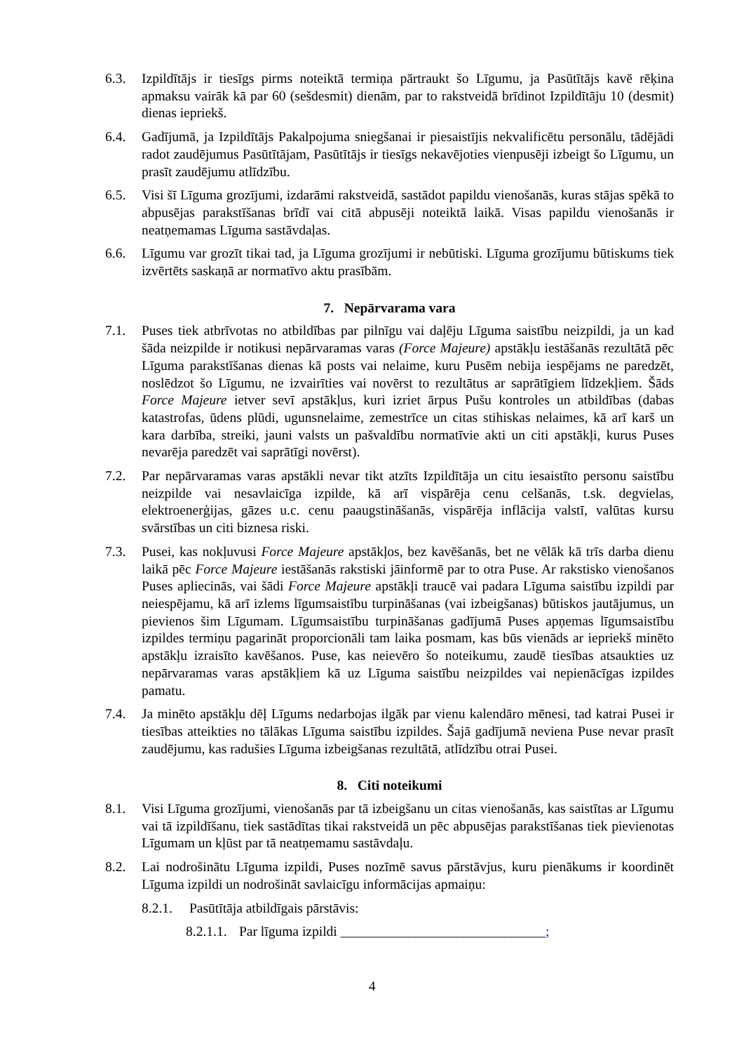6.3. Izpildītājs ir tiesīgs pirms noteiktā termiņa pārtraukt šo Līgumu, ja Pasūtītājs kavē rēķina apmaksu vairāk kā par 60 (sešdesmit) dienām, par to rakstveidā brīdinot Izpildītāju 10 (desmit) dienas iepriekš.
6.4. Gadījumā, ja Izpildītājs Pakalpojuma sniegšanai ir piesaistījis nekvalificētu personālu, tādējādi radot zaudējumus Pasūtītājam, Pasūtītājs ir tiesīgs nekavējoties vienpusēji izbeigt šo Līgumu, un prasīt zaudējumu atlīdzību.
6.5. Visi šī Līguma grozījumi, izdarāmi rakstveidā, sastādot papildu vienošanās, kuras stājas spēkā to abpusējas parakstīšanas brīdī vai citā abpusēji noteiktā laikā. Visas papildu vienošanās ir neatņemamas Līguma sastāvdaļas.
6.6. Līgumu var grozīt tikai tad, ja Līguma grozījumi ir nebūtiski. Līguma grozījumu būtiskums tiek izvērtēts saskaņā ar normatīvo aktu prasībām.
7. Nepārvarama vara
7.1. Puses tiek atbrīvotas no atbildības par pilnīgu vai daļēju Līguma saistību neizpildi, ja un kad šāda neizpilde ir notikusi nepārvaramas varas (Force Majeure) apstākļu iestāšanās rezultātā pēc Līguma parakstīšanas dienas kā posts vai nelaime, kuru Pusēm nebija iespējams ne paredzēt, noslēdzot šo Līgumu, ne izvairīties vai novērst to rezultātus ar saprātīgiem līdzekļiem. Šāds Force Majeure ietver sevī apstākļus, kuri izriet ārpus Pušu kontroles un atbildības (dabas katastrofas, ūdens plūdi, ugunsnelaime, zemestrīce un citas stihiskas nelaimes, kā arī karš un kara darbība, streiki, jauni valsts un pašvaldību normatīvie akti un citi apstākļi, kurus Puses nevarēja paredzēt vai saprātīgi novērst).
7.2. Par nepārvaramas varas apstākli nevar tikt atzīts Izpildītāja un citu iesaistīto personu saistību neizpilde vai nesavlaicīga izpilde, kā arī vispārēja cenu celšanās, t.sk. degvielas, elektroenerģijas, gāzes u.c. cenu paaugstināšanās, vispārēja inflācija valstī, valūtas kursu svārstības un citi biznesa riski.
7.3. Pusei, kas nokļuvusi Force Majeure apstākļos, bez kavēšanās, bet ne vēlāk kā trīs darba dienu laikā pēc Force Majeure iestāšanās rakstiski jāinformē par to otra Puse. Ar rakstisko vienošanos Puses apliecinās, vai šādi Force Majeure apstākļi traucē vai padara Līguma saistību izpildi par neiespējamu, kā arī izlems līgumsaistību turpināšanas (vai izbeigšanas) būtiskos jautājumus, un pievienos šim Līgumam. Līgumsaistību turpināšanas gadījumā Puses apņemas līgumsaistību izpildes termiņu pagarināt proporcionāli tam laika posmam, kas būs vienāds ar iepriekš minēto apstākļu izraisīto kavēšanos. Puse, kas neievēro šo noteikumu, zaudē tiesības atsaukties uz nepārvaramas varas apstākļiem kā uz Līguma saistību neizpildes vai nepienācīgas izpildes pamatu.
7.4. Ja minēto apstākļu dēļ Līgums nedarbojas ilgāk par vienu kalendāro mēnesi, tad katrai Pusei ir tiesības atteikties no tālākas Līguma saistību izpildes. Šajā gadījumā neviena Puse nevar prasīt zaudējumu, kas radušies Līguma izbeigšanas rezultātā, atlīdzību otrai Pusei.
8. Citi noteikumi
8.1. Visi Līguma grozījumi, vienošanās par tā izbeigšanu un citas vienošanās, kas saistītas ar Līgumu vai tā izpildīšanu, tiek sastādītas tikai rakstveidā un pēc abpusējas parakstīšanas tiek pievienotas Līgumam un kļūst par tā neatņemamu sastāvdaļu.
8.2. Lai nodrošinātu Līguma izpildi, Puses nozīmē savus pārstāvjus, kuru pienākums ir koordinēt Līguma izpildi un nodrošināt savlaicīgu informācijas apmaiņu:
8.2.1.
Pasūtītāja atbildīgais pārstāvis:
8.2.1.1.
Par līguma izpildi ______________________________;
4